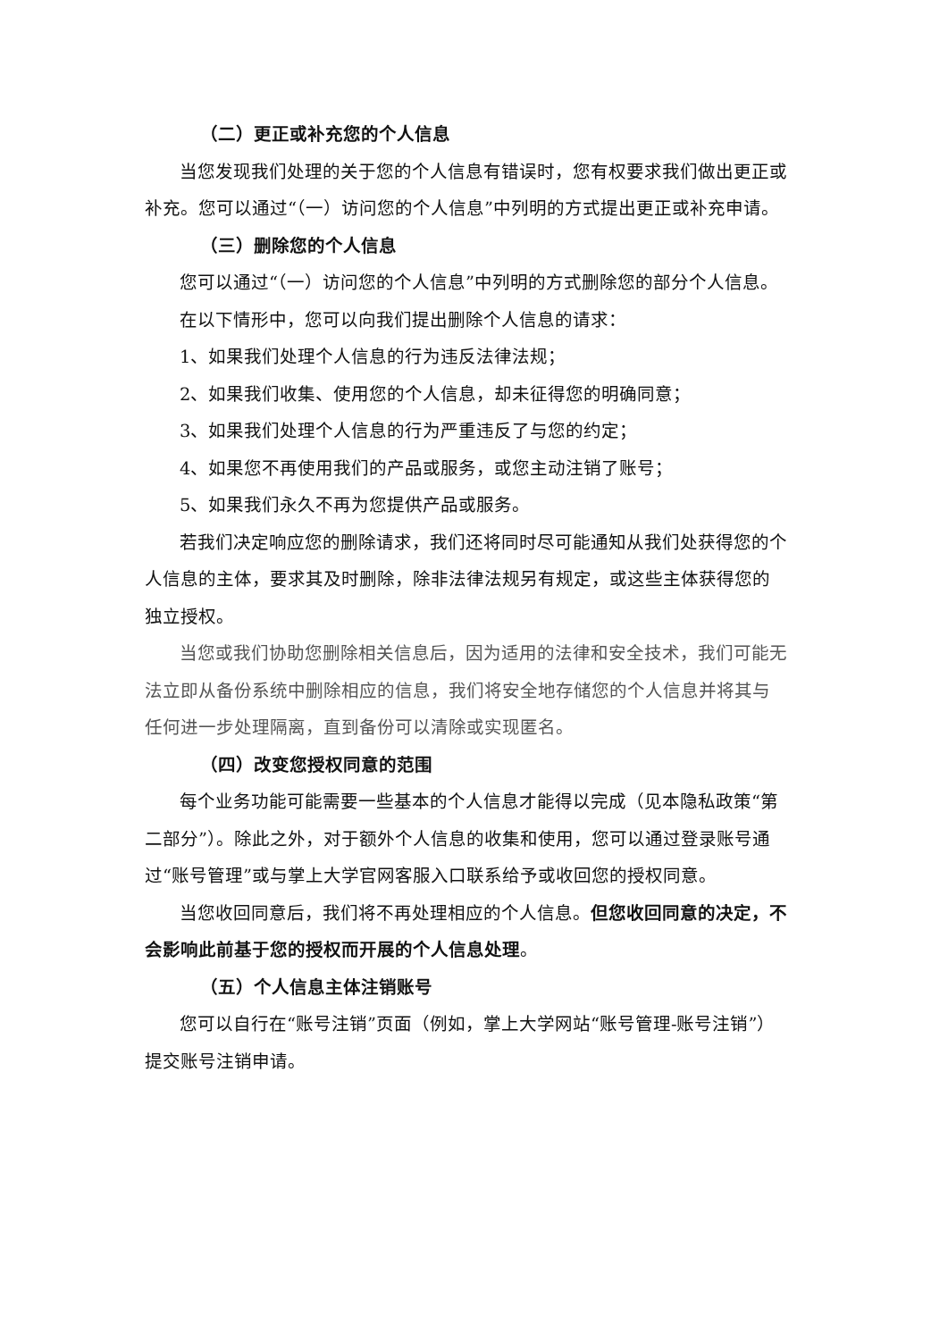（二）更正或补充您的个人信息
当您发现我们处理的关于您的个人信息有错误时，您有权要求我们做出更正或补充。您可以通过“（一）访问您的个人信息”中列明的方式提出更正或补充申请。
（三）删除您的个人信息
您可以通过“（一）访问您的个人信息”中列明的方式删除您的部分个人信息。
在以下情形中，您可以向我们提出删除个人信息的请求：
1、如果我们处理个人信息的行为违反法律法规；
2、如果我们收集、使用您的个人信息，却未征得您的明确同意；
3、如果我们处理个人信息的行为严重违反了与您的约定；
4、如果您不再使用我们的产品或服务，或您主动注销了账号；
5、如果我们永久不再为您提供产品或服务。
若我们决定响应您的删除请求，我们还将同时尽可能通知从我们处获得您的个人信息的主体，要求其及时删除，除非法律法规另有规定，或这些主体获得您的独立授权。
当您或我们协助您删除相关信息后，因为适用的法律和安全技术，我们可能无法立即从备份系统中删除相应的信息，我们将安全地存储您的个人信息并将其与任何进一步处理隔离，直到备份可以清除或实现匿名。
（四）改变您授权同意的范围
每个业务功能可能需要一些基本的个人信息才能得以完成（见本隐私政策“第二部分”）。除此之外，对于额外个人信息的收集和使用，您可以通过登录账号通过“账号管理”或与掌上大学官网客服入口联系给予或收回您的授权同意。
当您收回同意后，我们将不再处理相应的个人信息。但您收回同意的决定，不会影响此前基于您的授权而开展的个人信息处理。
（五）个人信息主体注销账号
您可以自行在“账号注销”页面（例如，掌上大学网站“账号管理-账号注销”）提交账号注销申请。